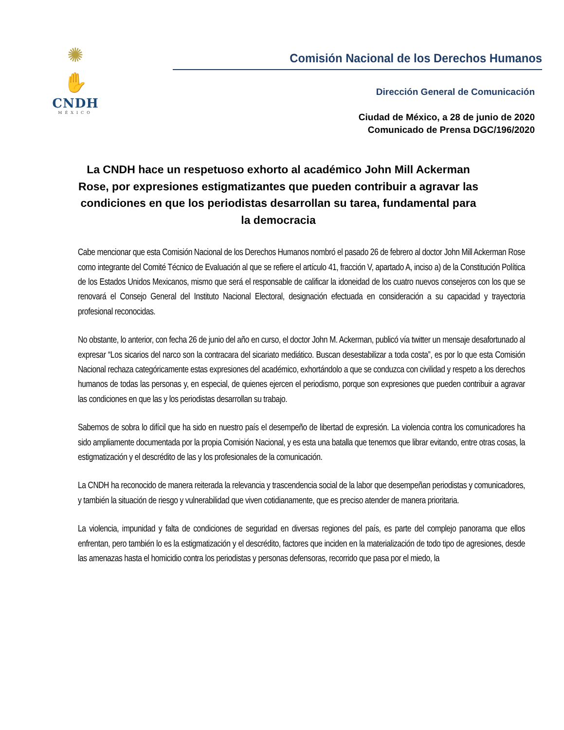✺
✋
CNDH
MÉXICO
Comisión Nacional de los Derechos Humanos
Dirección General de Comunicación
Ciudad de México, a 28 de junio de 2020
Comunicado de Prensa DGC/196/2020
La CNDH hace un respetuoso exhorto al académico John Mill Ackerman Rose, por expresiones estigmatizantes que pueden contribuir a agravar las condiciones en que los periodistas desarrollan su tarea, fundamental para la democracia
Cabe mencionar que esta Comisión Nacional de los Derechos Humanos nombró el pasado 26 de febrero al doctor John Mill Ackerman Rose como integrante del Comité Técnico de Evaluación al que se refiere el artículo 41, fracción V, apartado A, inciso a) de la Constitución Política de los Estados Unidos Mexicanos, mismo que será el responsable de calificar la idoneidad de los cuatro nuevos consejeros con los que se renovará el Consejo General del Instituto Nacional Electoral, designación efectuada en consideración a su capacidad y trayectoria profesional reconocidas.
No obstante, lo anterior, con fecha 26 de junio del año en curso, el doctor John M. Ackerman, publicó vía twitter un mensaje desafortunado al expresar “Los sicarios del narco son la contracara del sicariato mediático. Buscan desestabilizar a toda costa”, es por lo que esta Comisión Nacional rechaza categóricamente estas expresiones del académico, exhortándolo a que se conduzca con civilidad y respeto a los derechos humanos de todas las personas y, en especial, de quienes ejercen el periodismo, porque son expresiones que pueden contribuir a agravar las condiciones en que las y los periodistas desarrollan su trabajo.
Sabemos de sobra lo difícil que ha sido en nuestro país el desempeño de libertad de expresión. La violencia contra los comunicadores ha sido ampliamente documentada por la propia Comisión Nacional, y es esta una batalla que tenemos que librar evitando, entre otras cosas, la estigmatización y el descrédito de las y los profesionales de la comunicación.
La CNDH ha reconocido de manera reiterada la relevancia y trascendencia social de la labor que desempeñan periodistas y comunicadores, y también la situación de riesgo y vulnerabilidad que viven cotidianamente, que es preciso atender de manera prioritaria.
La violencia, impunidad y falta de condiciones de seguridad en diversas regiones del país, es parte del complejo panorama que ellos enfrentan, pero también lo es la estigmatización y el descrédito, factores que inciden en la materialización de todo tipo de agresiones, desde las amenazas hasta el homicidio contra los periodistas y personas defensoras, recorrido que pasa por el miedo, la